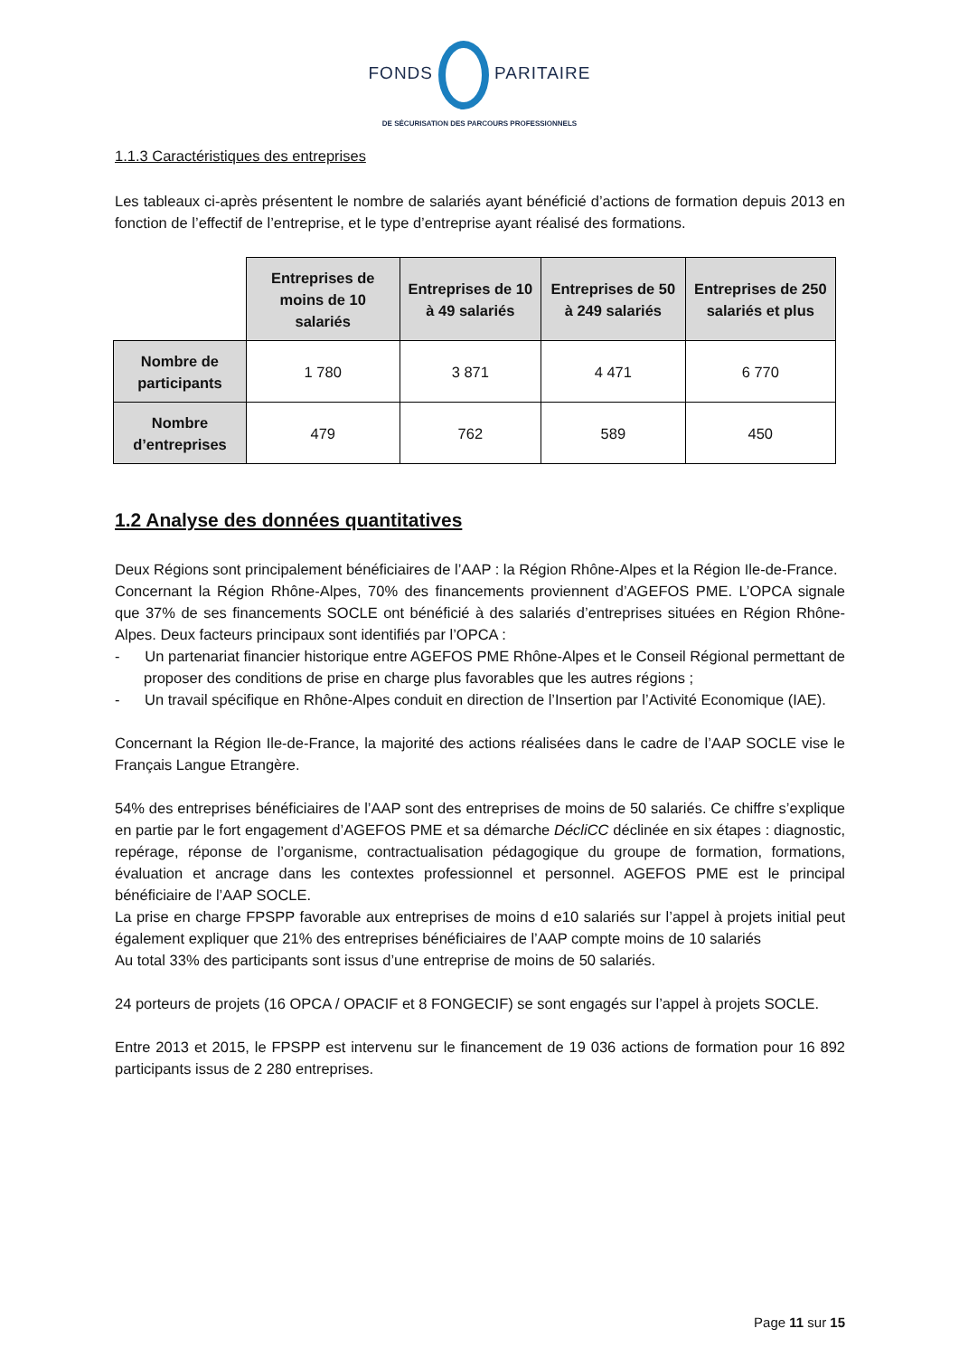FONDS PARITAIRE
DE SÉCURISATION DES PARCOURS PROFESSIONNELS
1.1.3 Caractéristiques des entreprises
Les tableaux ci-après présentent le nombre de salariés ayant bénéficié d’actions de formation depuis 2013 en fonction de l’effectif de l’entreprise, et le type d’entreprise ayant réalisé des formations.
| | Entreprises de moins de 10 salariés | Entreprises de 10 à 49 salariés | Entreprises de 50 à 249 salariés | Entreprises de 250 salariés et plus |
| --- | --- | --- | --- | --- |
| Nombre de participants | 1 780 | 3 871 | 4 471 | 6 770 |
| Nombre d’entreprises | 479 | 762 | 589 | 450 |
1.2 Analyse des données quantitatives
Deux Régions sont principalement bénéficiaires de l’AAP : la Région Rhône-Alpes et la Région Ile-de-France.
Concernant la Région Rhône-Alpes, 70% des financements proviennent d’AGEFOS PME. L’OPCA signale que 37% de ses financements SOCLE ont bénéficié à des salariés d’entreprises situées en Région Rhône-Alpes. Deux facteurs principaux sont identifiés par l’OPCA :
- Un partenariat financier historique entre AGEFOS PME Rhône-Alpes et le Conseil Régional permettant de proposer des conditions de prise en charge plus favorables que les autres régions ;
- Un travail spécifique en Rhône-Alpes conduit en direction de l’Insertion par l’Activité Economique (IAE).
Concernant la Région Ile-de-France, la majorité des actions réalisées dans le cadre de l’AAP SOCLE vise le Français Langue Etrangère.
54% des entreprises bénéficiaires de l’AAP sont des entreprises de moins de 50 salariés. Ce chiffre s’explique en partie par le fort engagement d’AGEFOS PME et sa démarche DécliCC déclinée en six étapes : diagnostic, repérage, réponse de l’organisme, contractualisation pédagogique du groupe de formation, formations, évaluation et ancrage dans les contextes professionnel et personnel. AGEFOS PME est le principal bénéficiaire de l’AAP SOCLE.
La prise en charge FPSPP favorable aux entreprises de moins d e10 salariés sur l’appel à projets initial peut également expliquer que 21% des entreprises bénéficiaires de l’AAP compte moins de 10 salariés
Au total 33% des participants sont issus d’une entreprise de moins de 50 salariés.
24 porteurs de projets (16 OPCA / OPACIF et 8 FONGECIF) se sont engagés sur l’appel à projets SOCLE.
Entre 2013 et 2015, le FPSPP est intervenu sur le financement de 19 036 actions de formation pour 16 892 participants issus de 2 280 entreprises.
Page 11 sur 15